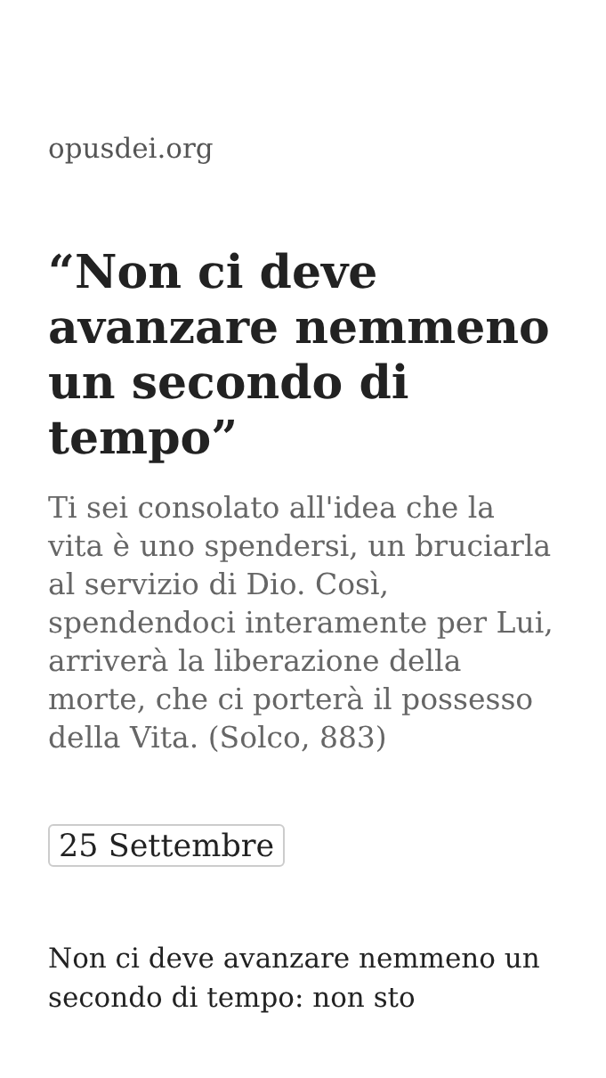opusdei.org
“Non ci deve avanzare nemmeno un secondo di tempo”
Ti sei consolato all'idea che la vita è uno spendersi, un bruciarla al servizio di Dio. Così, spendendoci interamente per Lui, arriverà la liberazione della morte, che ci porterà il possesso della Vita. (Solco, 883)
25 Settembre
Non ci deve avanzare nemmeno un secondo di tempo: non sto